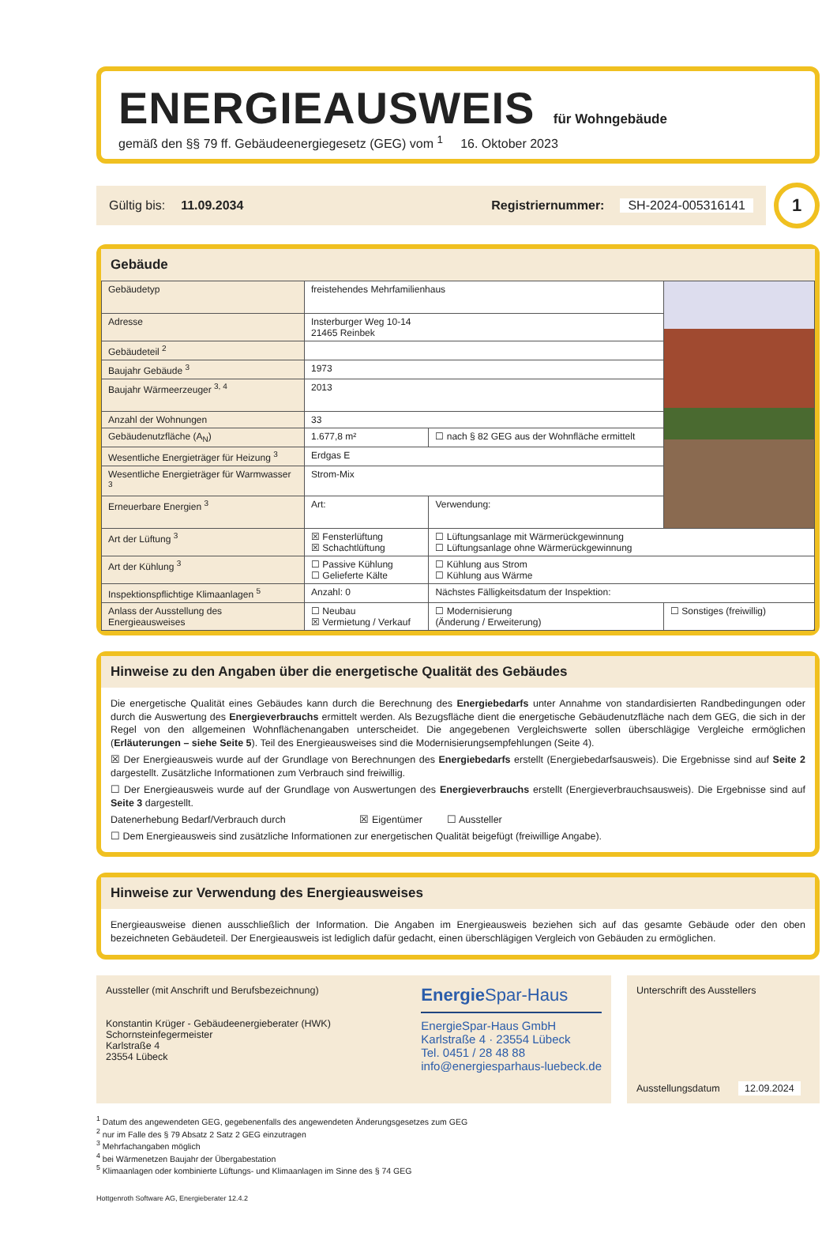ENERGIEAUSWEIS
für Wohngebäude
gemäß den §§ 79 ff. Gebäudeenergiegesetz (GEG) vom <sup>1</sup> 16. Oktober 2023
Gültig bis: 11.09.2034 Registriernummer: SH-2024-005316141
1
Gebäude
| Gebäudetyp | freistehendes Mehrfamilienhaus | | | |
| Adresse | Insterburger Weg 10-14 21465 Reinbek | | | |
| Gebäudeteil <sup>2</sup> | | | | |
| Baujahr Gebäude <sup>3</sup> | 1973 | | | |
| Baujahr Wärmeerzeuger <sup>3, 4</sup> | 2013 | | | |
| Anzahl der Wohnungen | 33 | | | |
| Gebäudenutzfläche (A<sub>N</sub>) | 1.677,8 m² | ☐ nach § 82 GEG aus der Wohnfläche ermittelt | | |
| Wesentliche Energieträger für Heizung <sup>3</sup> | Erdgas E | | | |
| Wesentliche Energieträger für Warmwasser <sup>3</sup> | Strom-Mix | | | |
| Erneuerbare Energien <sup>3</sup> | Art: | | Verwendung: | |
| Art der Lüftung <sup>3</sup> | ☒ Fensterlüftung ☒ Schachtlüftung | | ☐ Lüftungsanlage mit Wärmerückgewinnung ☐ Lüftungsanlage ohne Wärmerückgewinnung | |
| Art der Kühlung <sup>3</sup> | ☐ Passive Kühlung ☐ Gelieferte Kälte | | ☐ Kühlung aus Strom ☐ Kühlung aus Wärme | |
| Inspektionspflichtige Klimaanlagen <sup>5</sup> | Anzahl: 0 | Nächstes Fälligkeitsdatum der Inspektion: | | |
| Anlass der Ausstellung des Energieausweises | ☐ Neubau ☒ Vermietung / Verkauf | ☐ Modernisierung (Änderung / Erweiterung) | | ☐ Sonstiges (freiwillig) |
Hinweise zu den Angaben über die energetische Qualität des Gebäudes
Die energetische Qualität eines Gebäudes kann durch die Berechnung des Energiebedarfs unter Annahme von standardisierten Randbedingungen oder durch die Auswertung des Energieverbrauchs ermittelt werden. Als Bezugsfläche dient die energetische Gebäudenutzfläche nach dem GEG, die sich in der Regel von den allgemeinen Wohnflächenangaben unterscheidet. Die angegebenen Vergleichswerte sollen überschlägige Vergleiche ermöglichen (Erläuterungen – siehe Seite 5). Teil des Energieausweises sind die Modernisierungsempfehlungen (Seite 4).
☒ Der Energieausweis wurde auf der Grundlage von Berechnungen des Energiebedarfs erstellt (Energiebedarfsausweis). Die Ergebnisse sind auf Seite 2 dargestellt. Zusätzliche Informationen zum Verbrauch sind freiwillig.
☐ Der Energieausweis wurde auf der Grundlage von Auswertungen des Energieverbrauchs erstellt (Energieverbrauchsausweis). Die Ergebnisse sind auf Seite 3 dargestellt.
Datenerhebung Bedarf/Verbrauch durch ☒ Eigentümer ☐ Aussteller
☐ Dem Energieausweis sind zusätzliche Informationen zur energetischen Qualität beigefügt (freiwillige Angabe).
Hinweise zur Verwendung des Energieausweises
Energieausweise dienen ausschließlich der Information. Die Angaben im Energieausweis beziehen sich auf das gesamte Gebäude oder den oben bezeichneten Gebäudeteil. Der Energieausweis ist lediglich dafür gedacht, einen überschlägigen Vergleich von Gebäuden zu ermöglichen.
Aussteller (mit Anschrift und Berufsbezeichnung)
Konstantin Krüger - Gebäudeenergieberater (HWK)
Schornsteinfegermeister
Karlstraße 4
23554 Lübeck
Energie Spar-Haus
EnergieSpar-Haus GmbH
Karlstraße 4 · 23554 Lübeck
Tel. 0451 / 28 48 88
info@energiesparhaus-luebeck.de
Unterschrift des Ausstellers
Ausstellungsdatum 12.09.2024
<sup>1</sup> Datum des angewendeten GEG, gegebenenfalls des angewendeten Änderungsgesetzes zum GEG
<sup>2</sup> nur im Falle des § 79 Absatz 2 Satz 2 GEG einzutragen
<sup>3</sup> Mehrfachangaben möglich
<sup>4</sup> bei Wärmenetzen Baujahr der Übergabestation
<sup>5</sup> Klimaanlagen oder kombinierte Lüftungs- und Klimaanlagen im Sinne des § 74 GEG
Hottgenroth Software AG, Energieberater 12.4.2